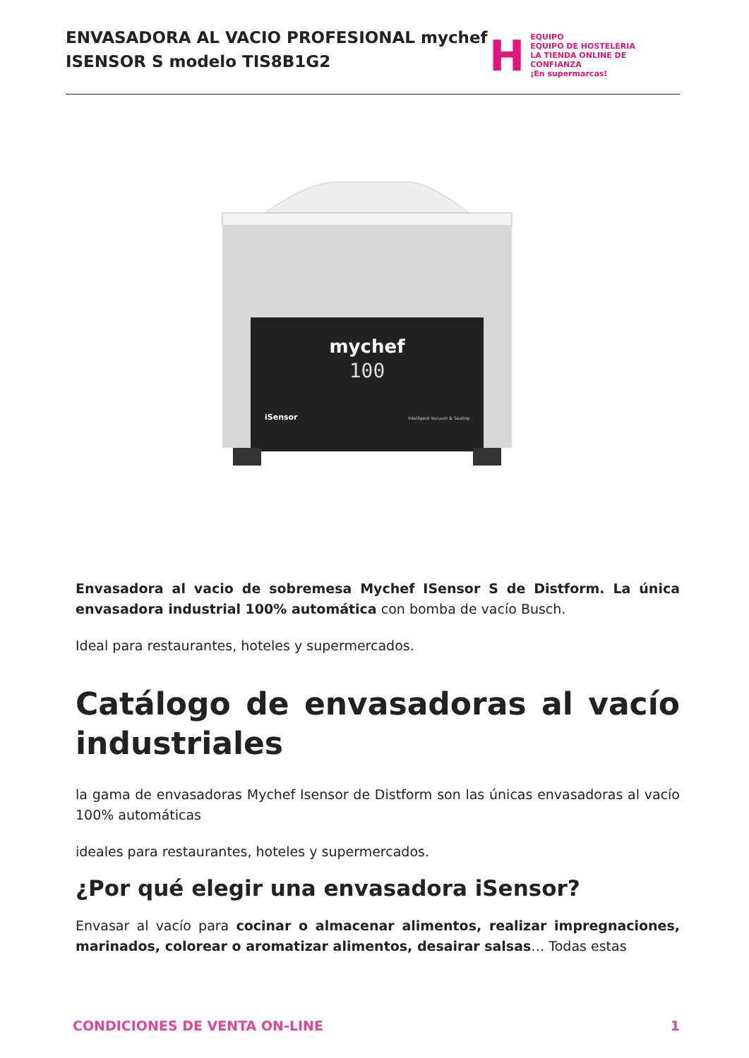ENVASADORA AL VACIO PROFESIONAL mychef
ISENSOR S modelo TIS8B1G2
H
EQUIPO
EQUIPO DE HOSTELERIA
LA TIENDA ONLINE DE CONFIANZA
¡En supermarcas!
mychef
100
iSensor
Intelligent Vacuum & Sealing
Envasadora al vacio de sobremesa Mychef ISensor S de Distform. La única envasadora industrial 100% automática con bomba de vacío Busch.
Ideal para restaurantes, hoteles y supermercados.
Catálogo de envasadoras al vacío industriales
la gama de envasadoras Mychef Isensor de Distform son las únicas envasadoras al vacío 100% automáticas
ideales para restaurantes, hoteles y supermercados.
¿Por qué elegir una envasadora iSensor?
Envasar al vacío para cocinar o almacenar alimentos, realizar impregnaciones, marinados, colorear o aromatizar alimentos, desairar salsas… Todas estas
CONDICIONES DE VENTA ON-LINE 1